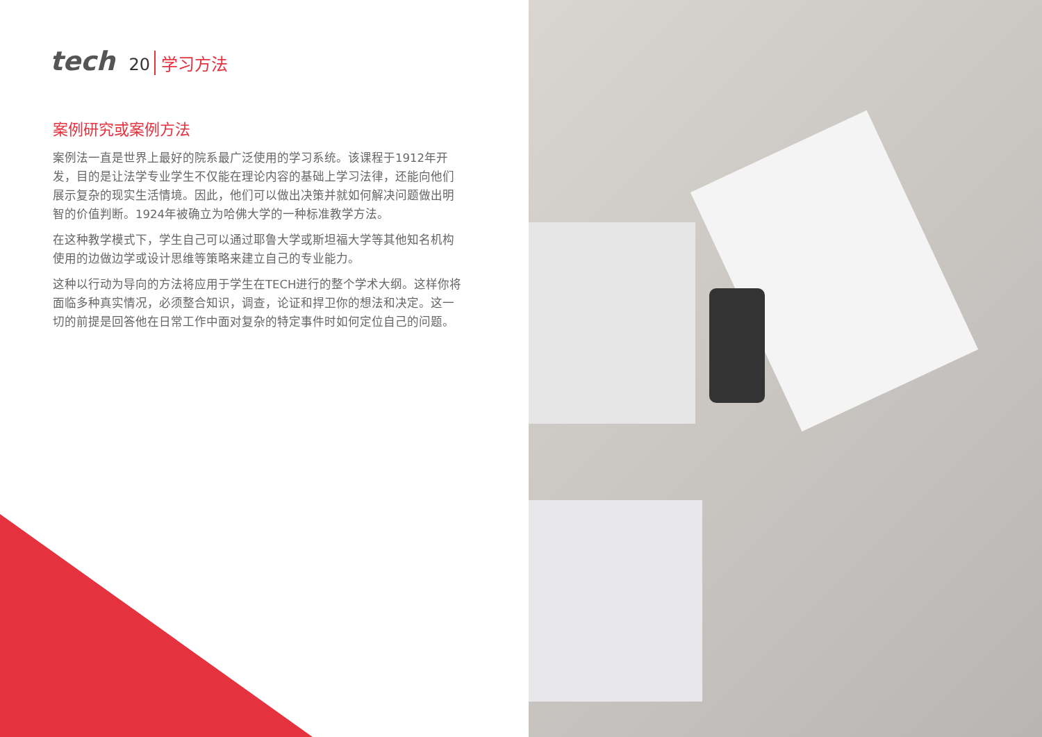tech 20 学习方法
案例研究或案例方法
案例法一直是世界上最好的院系最广泛使用的学习系统。该课程于1912年开发，目的是让法学专业学生不仅能在理论内容的基础上学习法律，还能向他们展示复杂的现实生活情境。因此，他们可以做出决策并就如何解决问题做出明智的价值判断。1924年被确立为哈佛大学的一种标准教学方法。
在这种教学模式下，学生自己可以通过耶鲁大学或斯坦福大学等其他知名机构使用的边做边学或设计思维等策略来建立自己的专业能力。
这种以行动为导向的方法将应用于学生在TECH进行的整个学术大纲。这样你将面临多种真实情况，必须整合知识，调查，论证和捍卫你的想法和决定。这一切的前提是回答他在日常工作中面对复杂的特定事件时如何定位自己的问题。